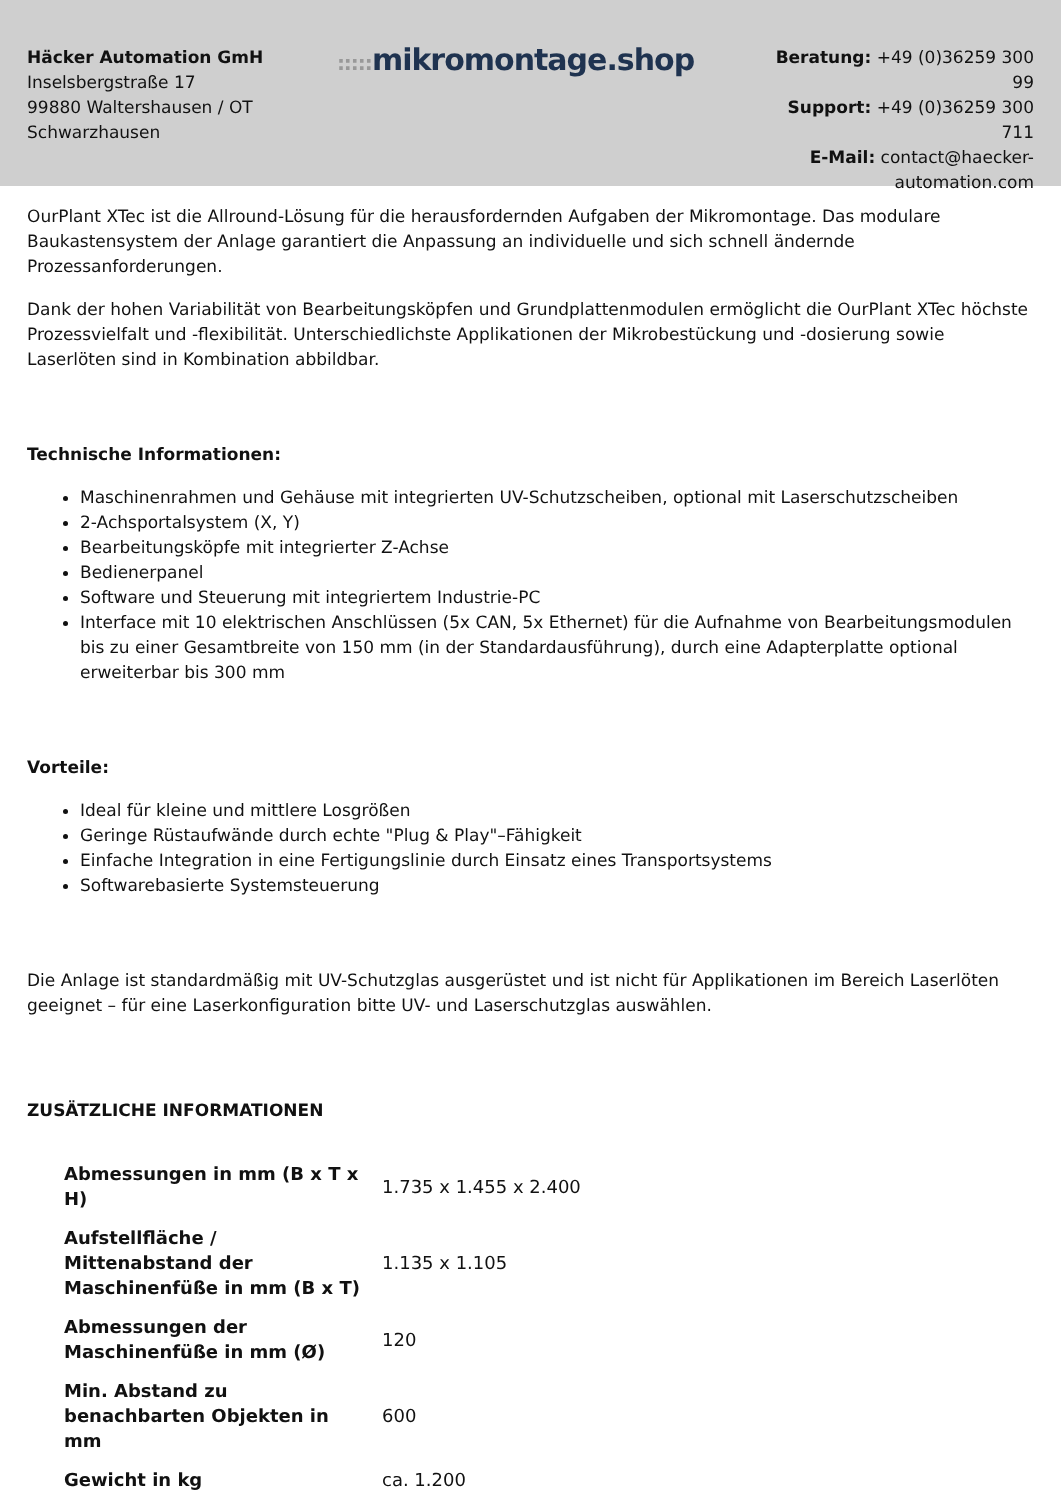Häcker Automation GmH
Inselsbergstraße 17
99880 Waltershausen / OT Schwarzhausen
::::: mikromontage.shop
Beratung: +49 (0)36259 300 99
Support: +49 (0)36259 300 711
E-Mail: contact@haecker-automation.com
OurPlant XTec ist die Allround-Lösung für die herausfordernden Aufgaben der Mikromontage. Das modulare Baukastensystem der Anlage garantiert die Anpassung an individuelle und sich schnell ändernde Prozessanforderungen.
Dank der hohen Variabilität von Bearbeitungsköpfen und Grundplattenmodulen ermöglicht die OurPlant XTec höchste Prozessvielfalt und -flexibilität. Unterschiedlichste Applikationen der Mikrobestückung und -dosierung sowie Laserlöten sind in Kombination abbildbar.
Technische Informationen:
Maschinenrahmen und Gehäuse mit integrierten UV-Schutzscheiben, optional mit Laserschutzscheiben
2-Achsportalsystem (X, Y)
Bearbeitungsköpfe mit integrierter Z-Achse
Bedienerpanel
Software und Steuerung mit integriertem Industrie-PC
Interface mit 10 elektrischen Anschlüssen (5x CAN, 5x Ethernet) für die Aufnahme von Bearbeitungsmodulen bis zu einer Gesamtbreite von 150 mm (in der Standardausführung), durch eine Adapterplatte optional erweiterbar bis 300 mm
Vorteile:
Ideal für kleine und mittlere Losgrößen
Geringe Rüstaufwände durch echte "Plug & Play"–Fähigkeit
Einfache Integration in eine Fertigungslinie durch Einsatz eines Transportsystems
Softwarebasierte Systemsteuerung
Die Anlage ist standardmäßig mit UV-Schutzglas ausgerüstet und ist nicht für Applikationen im Bereich Laserlöten geeignet – für eine Laserkonfiguration bitte UV- und Laserschutzglas auswählen.
ZUSÄTZLICHE INFORMATIONEN
| Abmessungen in mm (B x T x H) | 1.735 x 1.455 x 2.400 |
| Aufstellfläche / Mittenabstand der Maschinenfüße in mm (B x T) | 1.135 x 1.105 |
| Abmessungen der Maschinenfüße in mm (Ø) | 120 |
| Min. Abstand zu benachbarten Objekten in mm | 600 |
| Gewicht in kg | ca. 1.200 |